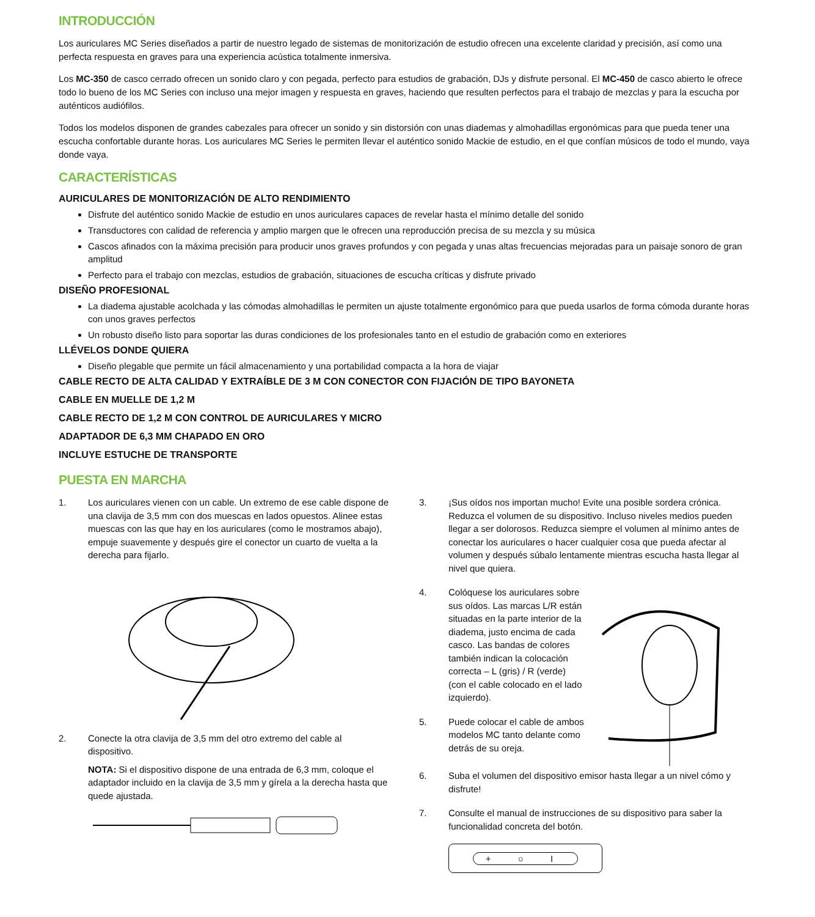INTRODUCCIÓN
Los auriculares MC Series diseñados a partir de nuestro legado de sistemas de monitorización de estudio ofrecen una excelente claridad y precisión, así como una perfecta respuesta en graves para una experiencia acústica totalmente inmersiva.
Los MC-350 de casco cerrado ofrecen un sonido claro y con pegada, perfecto para estudios de grabación, DJs y disfrute personal. El MC-450 de casco abierto le ofrece todo lo bueno de los MC Series con incluso una mejor imagen y respuesta en graves, haciendo que resulten perfectos para el trabajo de mezclas y para la escucha por auténticos audiófilos.
Todos los modelos disponen de grandes cabezales para ofrecer un sonido y sin distorsión con unas diademas y almohadillas ergonómicas para que pueda tener una escucha confortable durante horas. Los auriculares MC Series le permiten llevar el auténtico sonido Mackie de estudio, en el que confían músicos de todo el mundo, vaya donde vaya.
CARACTERÍSTICAS
AURICULARES DE MONITORIZACIÓN DE ALTO RENDIMIENTO
Disfrute del auténtico sonido Mackie de estudio en unos auriculares capaces de revelar hasta el mínimo detalle del sonido
Transductores con calidad de referencia y amplio margen que le ofrecen una reproducción precisa de su mezcla y su música
Cascos afinados con la máxima precisión para producir unos graves profundos y con pegada y unas altas frecuencias mejoradas para un paisaje sonoro de gran amplitud
Perfecto para el trabajo con mezclas, estudios de grabación, situaciones de escucha críticas y disfrute privado
DISEÑO PROFESIONAL
La diadema ajustable acolchada y las cómodas almohadillas le permiten un ajuste totalmente ergonómico para que pueda usarlos de forma cómoda durante horas con unos graves perfectos
Un robusto diseño listo para soportar las duras condiciones de los profesionales tanto en el estudio de grabación como en exteriores
LLÉVELOS DONDE QUIERA
Diseño plegable que permite un fácil almacenamiento y una portabilidad compacta a la hora de viajar
CABLE RECTO DE ALTA CALIDAD Y EXTRAÍBLE DE 3 M CON CONECTOR CON FIJACIÓN DE TIPO BAYONETA
CABLE EN MUELLE DE 1,2 M
CABLE RECTO DE 1,2 M CON CONTROL DE AURICULARES Y MICRO
ADAPTADOR DE 6,3 MM CHAPADO EN ORO
INCLUYE ESTUCHE DE TRANSPORTE
PUESTA EN MARCHA
1. Los auriculares vienen con un cable. Un extremo de ese cable dispone de una clavija de 3,5 mm con dos muescas en lados opuestos. Alinee estas muescas con las que hay en los auriculares (como le mostramos abajo), empuje suavemente y después gire el conector un cuarto de vuelta a la derecha para fijarlo.
2. Conecte la otra clavija de 3,5 mm del otro extremo del cable al dispositivo.
NOTA: Si el dispositivo dispone de una entrada de 6,3 mm, coloque el adaptador incluido en la clavija de 3,5 mm y gírela a la derecha hasta que quede ajustada.
3. ¡Sus oídos nos importan mucho! Evite una posible sordera crónica. Reduzca el volumen de su dispositivo. Incluso niveles medios pueden llegar a ser dolorosos. Reduzca siempre el volumen al mínimo antes de conectar los auriculares o hacer cualquier cosa que pueda afectar al volumen y después súbalo lentamente mientras escucha hasta llegar al nivel que quiera.
4. Colóquese los auriculares sobre sus oídos. Las marcas L/R están situadas en la parte interior de la diadema, justo encima de cada casco. Las bandas de colores también indican la colocación correcta – L (gris) / R (verde) (con el cable colocado en el lado izquierdo).
5. Puede colocar el cable de ambos modelos MC tanto delante como detrás de su oreja.
6. Suba el volumen del dispositivo emisor hasta llegar a un nivel cómo y disfrute!
7. Consulte el manual de instrucciones de su dispositivo para saber la funcionalidad concreta del botón.
+ ○ I